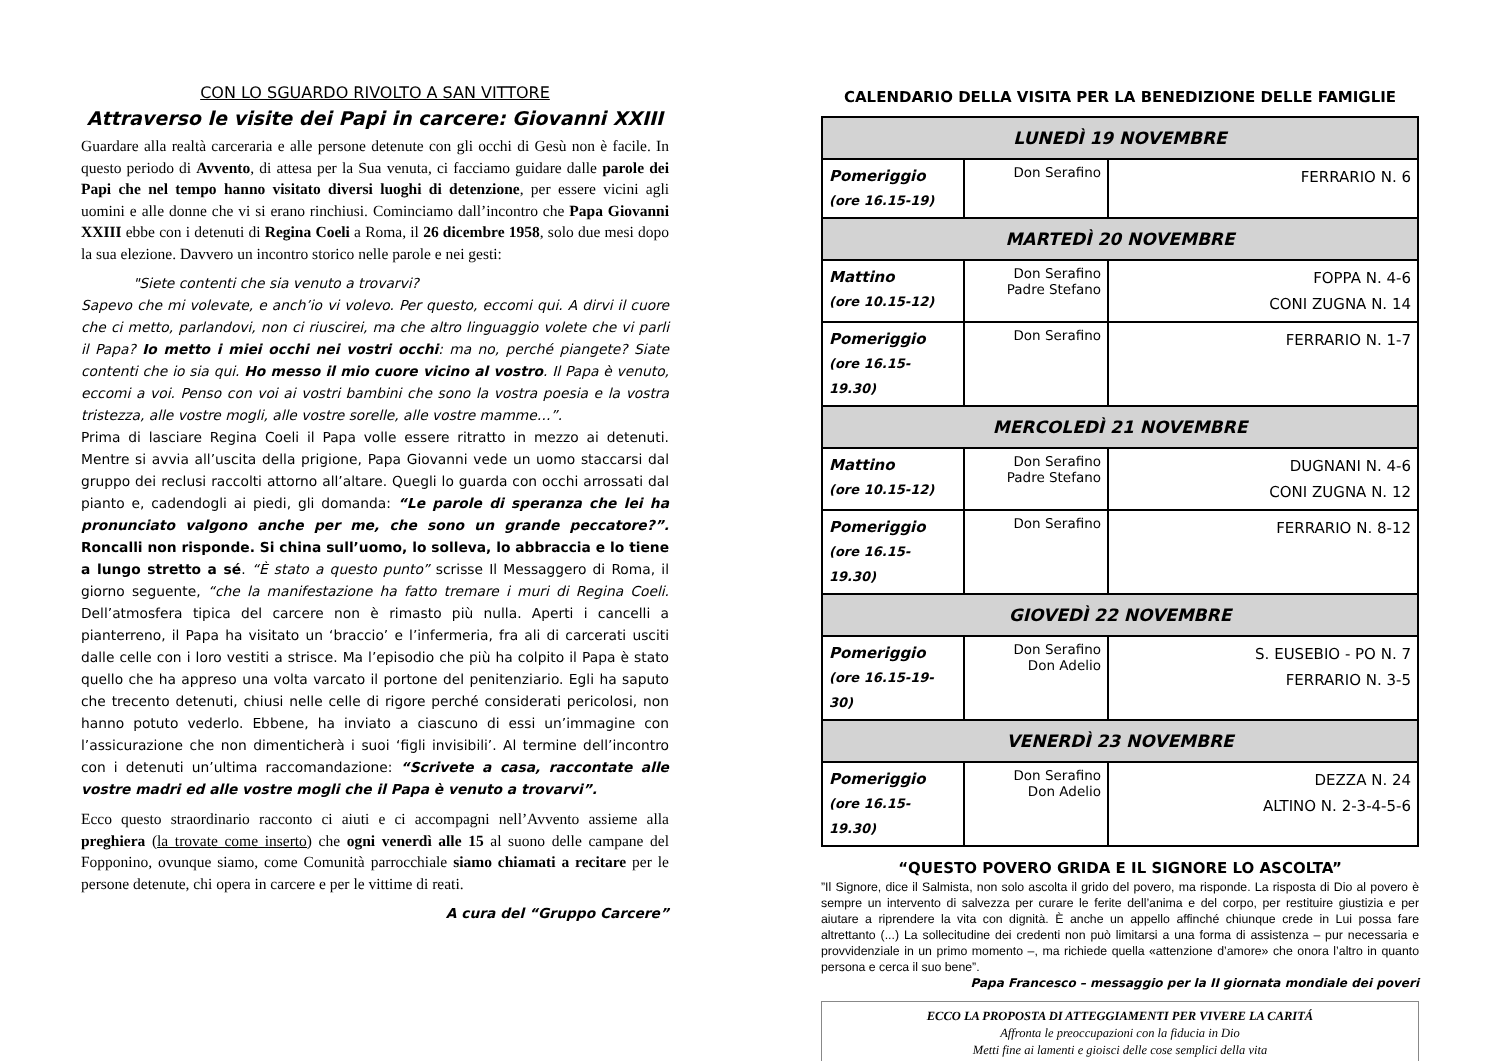CON LO SGUARDO RIVOLTO A SAN VITTORE
Attraverso le visite dei Papi in carcere: Giovanni XXIII
Guardare alla realtà carceraria e alle persone detenute con gli occhi di Gesù non è facile. In questo periodo di Avvento, di attesa per la Sua venuta, ci facciamo guidare dalle parole dei Papi che nel tempo hanno visitato diversi luoghi di detenzione, per essere vicini agli uomini e alle donne che vi si erano rinchiusi. Cominciamo dall’incontro che Papa Giovanni XXIII ebbe con i detenuti di Regina Coeli a Roma, il 26 dicembre 1958, solo due mesi dopo la sua elezione. Davvero un incontro storico nelle parole e nei gesti:
"Siete contenti che sia venuto a trovarvi?
Sapevo che mi volevate, e anch’io vi volevo. Per questo, eccomi qui. A dirvi il cuore che ci metto, parlandovi, non ci riuscirei, ma che altro linguaggio volete che vi parli il Papa? Io metto i miei occhi nei vostri occhi: ma no, perché piangete? Siate contenti che io sia qui. Ho messo il mio cuore vicino al vostro. Il Papa è venuto, eccomi a voi. Penso con voi ai vostri bambini che sono la vostra poesia e la vostra tristezza, alle vostre mogli, alle vostre sorelle, alle vostre mamme…”.
Prima di lasciare Regina Coeli il Papa volle essere ritratto in mezzo ai detenuti. Mentre si avvia all’uscita della prigione, Papa Giovanni vede un uomo staccarsi dal gruppo dei reclusi raccolti attorno all’altare. Quegli lo guarda con occhi arrossati dal pianto e, cadendogli ai piedi, gli domanda: “Le parole di speranza che lei ha pronunciato valgono anche per me, che sono un grande peccatore?”. Roncalli non risponde. Si china sull’uomo, lo solleva, lo abbraccia e lo tiene a lungo stretto a sé. “È stato a questo punto” scrisse Il Messaggero di Roma, il giorno seguente, “che la manifestazione ha fatto tremare i muri di Regina Coeli. Dell’atmosfera tipica del carcere non è rimasto più nulla. Aperti i cancelli a pianterreno, il Papa ha visitato un ‘braccio’ e l’infermeria, fra ali di carcerati usciti dalle celle con i loro vestiti a strisce. Ma l’episodio che più ha colpito il Papa è stato quello che ha appreso una volta varcato il portone del penitenziario. Egli ha saputo che trecento detenuti, chiusi nelle celle di rigore perché considerati pericolosi, non hanno potuto vederlo. Ebbene, ha inviato a ciascuno di essi un’immagine con l’assicurazione che non dimenticherà i suoi ‘figli invisibili’. Al termine dell’incontro con i detenuti un’ultima raccomandazione: “Scrivete a casa, raccontate alle vostre madri ed alle vostre mogli che il Papa è venuto a trovarvi”.
Ecco questo straordinario racconto ci aiuti e ci accompagni nell’Avvento assieme alla preghiera (la trovate come inserto) che ogni venerdì alle 15 al suono delle campane del Fopponino, ovunque siamo, come Comunità parrocchiale siamo chiamati a recitare per le persone detenute, chi opera in carcere e per le vittime di reati.
A cura del “Gruppo Carcere”
CALENDARIO DELLA VISITA PER LA BENEDIZIONE DELLE FAMIGLIE
| LUNEDÌ 19 NOVEMBRE | | |
| Pomeriggio (ore 16.15-19) | Don Serafino | FERRARIO N. 6 |
| MARTEDÌ 20 NOVEMBRE | | |
| Mattino (ore 10.15-12) | Don Serafino Padre Stefano | FOPPA N. 4-6 CONI ZUGNA N. 14 |
| Pomeriggio (ore 16.15-19.30) | Don Serafino | FERRARIO N. 1-7 |
| MERCOLEDÌ 21 NOVEMBRE | | |
| Mattino (ore 10.15-12) | Don Serafino Padre Stefano | DUGNANI N. 4-6 CONI ZUGNA N. 12 |
| Pomeriggio (ore 16.15-19.30) | Don Serafino | FERRARIO N. 8-12 |
| GIOVEDÌ 22 NOVEMBRE | | |
| Pomeriggio (ore 16.15-19-30) | Don Serafino Don Adelio | S. EUSEBIO - PO N. 7 FERRARIO N. 3-5 |
| VENERDÌ 23 NOVEMBRE | | |
| Pomeriggio (ore 16.15-19.30) | Don Serafino Don Adelio | DEZZA N. 24 ALTINO N. 2-3-4-5-6 |
“QUESTO POVERO GRIDA E IL SIGNORE LO ASCOLTA”
”Il Signore, dice il Salmista, non solo ascolta il grido del povero, ma risponde. La risposta di Dio al povero è sempre un intervento di salvezza per curare le ferite dell’anima e del corpo, per restituire giustizia e per aiutare a riprendere la vita con dignità. È anche un appello affinché chiunque crede in Lui possa fare altrettanto (...) La sollecitudine dei credenti non può limitarsi a una forma di assistenza – pur necessaria e provvidenziale in un primo momento –, ma richiede quella «attenzione d’amore» che onora l’altro in quanto persona e cerca il suo bene”.
Papa Francesco – messaggio per la II giornata mondiale dei poveri
ECCO LA PROPOSTA DI ATTEGGIAMENTI PER VIVERE LA CARITÁ
Affronta le preoccupazioni con la fiducia in Dio
Metti fine ai lamenti e gioisci delle cose semplici della vita